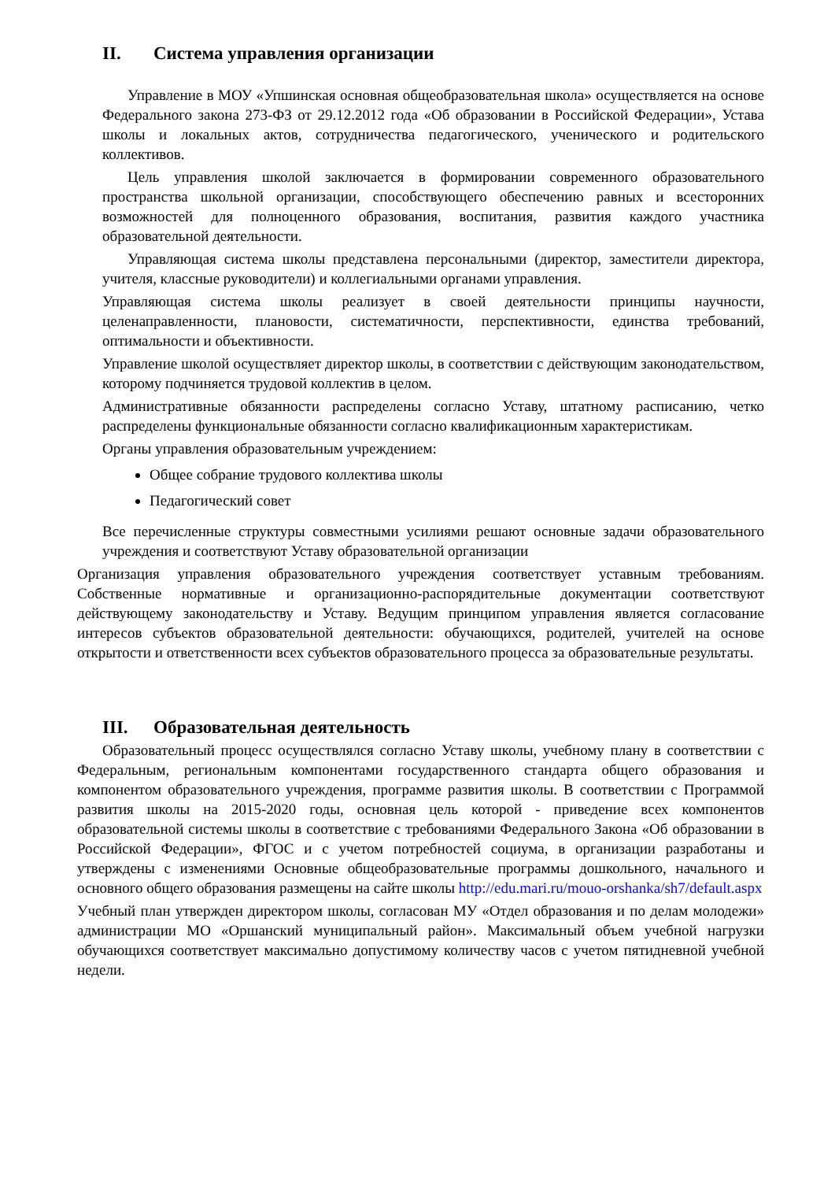II. Система управления организации
Управление в МОУ «Упшинская основная общеобразовательная школа» осуществляется на основе Федерального закона 273-ФЗ от 29.12.2012 года «Об образовании в Российской Федерации», Устава школы и локальных актов, сотрудничества педагогического, ученического и родительского коллективов.
Цель управления школой заключается в формировании современного образовательного пространства школьной организации, способствующего обеспечению равных и всесторонних возможностей для полноценного образования, воспитания, развития каждого участника образовательной деятельности.
Управляющая система школы представлена персональными (директор, заместители директора, учителя, классные руководители) и коллегиальными органами управления.
Управляющая система школы реализует в своей деятельности принципы научности, целенаправленности, плановости, систематичности, перспективности, единства требований, оптимальности и объективности.
Управление школой осуществляет директор школы, в соответствии с действующим законодательством, которому подчиняется трудовой коллектив в целом.
Административные обязанности распределены согласно Уставу, штатному расписанию, четко распределены функциональные обязанности согласно квалификационным характеристикам.
Органы управления образовательным учреждением:
Общее собрание трудового коллектива школы
Педагогический совет
Все перечисленные структуры совместными усилиями решают основные задачи образовательного учреждения и соответствуют Уставу образовательной организации
Организация управления образовательного учреждения соответствует уставным требованиям. Собственные нормативные и организационно-распорядительные документации соответствуют действующему законодательству и Уставу. Ведущим принципом управления является согласование интересов субъектов образовательной деятельности: обучающихся, родителей, учителей на основе открытости и ответственности всех субъектов образовательного процесса за образовательные результаты.
III. Образовательная деятельность
Образовательный процесс осуществлялся согласно Уставу школы, учебному плану в соответствии с Федеральным, региональным компонентами государственного стандарта общего образования и компонентом образовательного учреждения, программе развития школы. В соответствии с Программой развития школы на 2015-2020 годы, основная цель которой - приведение всех компонентов образовательной системы школы в соответствие с требованиями Федерального Закона «Об образовании в Российской Федерации», ФГОС и с учетом потребностей социума, в организации разработаны и утверждены с изменениями Основные общеобразовательные программы дошкольного, начального и основного общего образования размещены на сайте школы http://edu.mari.ru/mouo-orshanka/sh7/default.aspx
Учебный план утвержден директором школы, согласован МУ «Отдел образования и по делам молодежи» администрации МО «Оршанский муниципальный район». Максимальный объем учебной нагрузки обучающихся соответствует максимально допустимому количеству часов с учетом пятидневной учебной недели.